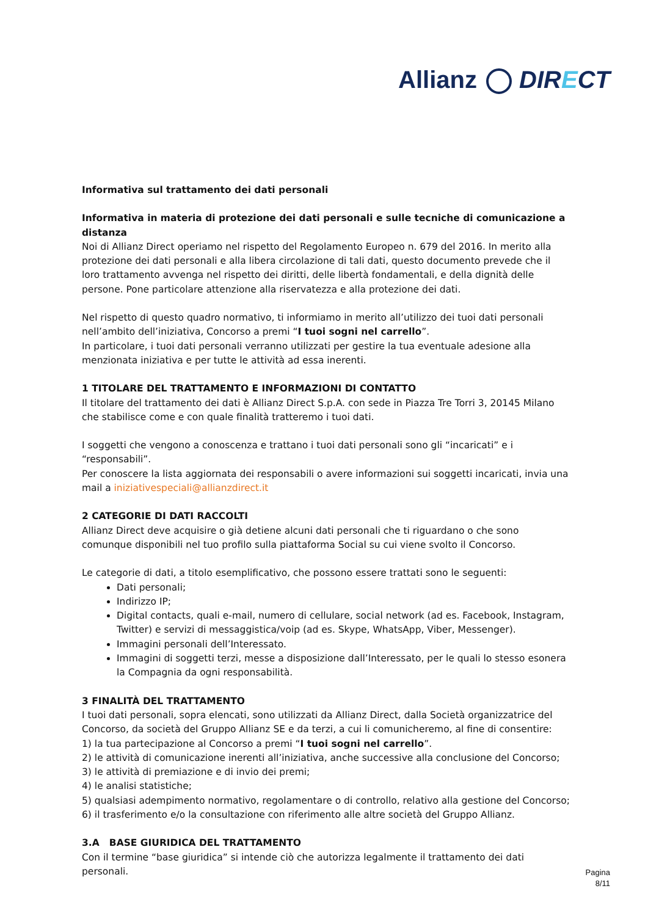Allianz DIRECT
Informativa sul trattamento dei dati personali
Informativa in materia di protezione dei dati personali e sulle tecniche di comunicazione a distanza
Noi di Allianz Direct operiamo nel rispetto del Regolamento Europeo n. 679 del 2016. In merito alla protezione dei dati personali e alla libera circolazione di tali dati, questo documento prevede che il loro trattamento avvenga nel rispetto dei diritti, delle libertà fondamentali, e della dignità delle persone. Pone particolare attenzione alla riservatezza e alla protezione dei dati.
Nel rispetto di questo quadro normativo, ti informiamo in merito all’utilizzo dei tuoi dati personali nell’ambito dell’iniziativa, Concorso a premi “I tuoi sogni nel carrello”.
In particolare, i tuoi dati personali verranno utilizzati per gestire la tua eventuale adesione alla menzionata iniziativa e per tutte le attività ad essa inerenti.
1 TITOLARE DEL TRATTAMENTO E INFORMAZIONI DI CONTATTO
Il titolare del trattamento dei dati è Allianz Direct S.p.A. con sede in Piazza Tre Torri 3, 20145 Milano che stabilisce come e con quale finalità tratteremo i tuoi dati.
I soggetti che vengono a conoscenza e trattano i tuoi dati personali sono gli “incaricati” e i “responsabili”.
Per conoscere la lista aggiornata dei responsabili o avere informazioni sui soggetti incaricati, invia una mail a iniziativespeciali@allianzdirect.it
2 CATEGORIE DI DATI RACCOLTI
Allianz Direct deve acquisire o già detiene alcuni dati personali che ti riguardano o che sono comunque disponibili nel tuo profilo sulla piattaforma Social su cui viene svolto il Concorso.
Le categorie di dati, a titolo esemplificativo, che possono essere trattati sono le seguenti:
Dati personali;
Indirizzo IP;
Digital contacts, quali e-mail, numero di cellulare, social network (ad es. Facebook, Instagram, Twitter) e servizi di messaggistica/voip (ad es. Skype, WhatsApp, Viber, Messenger).
Immagini personali dell’Interessato.
Immagini di soggetti terzi, messe a disposizione dall’Interessato, per le quali lo stesso esonera la Compagnia da ogni responsabilità.
3 FINALITÀ DEL TRATTAMENTO
I tuoi dati personali, sopra elencati, sono utilizzati da Allianz Direct, dalla Società organizzatrice del Concorso, da società del Gruppo Allianz SE e da terzi, a cui li comunicheremo, al fine di consentire:
1) la tua partecipazione al Concorso a premi “I tuoi sogni nel carrello”.
2) le attività di comunicazione inerenti all’iniziativa, anche successive alla conclusione del Concorso;
3) le attività di premiazione e di invio dei premi;
4) le analisi statistiche;
5) qualsiasi adempimento normativo, regolamentare o di controllo, relativo alla gestione del Concorso;
6) il trasferimento e/o la consultazione con riferimento alle altre società del Gruppo Allianz.
3.A BASE GIURIDICA DEL TRATTAMENTO
Con il termine “base giuridica” si intende ciò che autorizza legalmente il trattamento dei dati personali.
Pagina
8/11